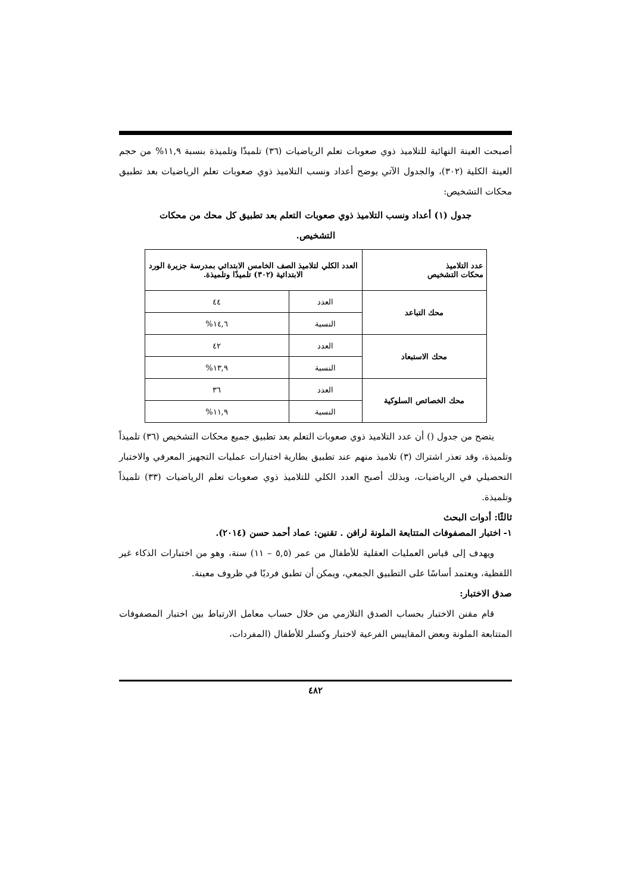أصبحت العينة النهائية للتلاميذ ذوي صعوبات تعلم الرياضيات (٣٦) تلميذًا وتلميذة بنسبة ١١,٩% من حجم العينة الكلية (٣٠٢)، والجدول الآتي يوضح أعداد ونسب التلاميذ ذوي صعوبات تعلم الرياضيات بعد تطبيق محكات التشخيص:
جدول (١) أعداد ونسب التلاميذ ذوي صعوبات التعلم بعد تطبيق كل محك من محكات التشخيص.
| عدد التلاميذ محكات التشخيص | العدد الكلي لتلاميذ الصف الخامس الابتدائي بمدرسة جزيرة الورد الابتدائية (٣٠٢) تلميذًا وتلميذة. | |
| --- | --- | --- |
| محك التباعد | العدد | ٤٤ |
| | النسبة | ١٤,٦% |
| محك الاستبعاد | العدد | ٤٢ |
| | النسبة | ١٣,٩% |
| محك الخصائص السلوكية | العدد | ٣٦ |
| | النسبة | ١١,٩% |
يتضح من جدول () أن عدد التلاميذ ذوي صعوبات التعلم بعد تطبيق جميع محكات التشخيص (٣٦) تلميذاً وتلميذة، وقد تعذر اشتراك (٣) تلاميذ منهم عند تطبيق بطارية اختبارات عمليات التجهيز المعرفي والاختبار التحصيلي في الرياضيات، وبذلك أصبح العدد الكلي للتلاميذ ذوي صعوبات تعلم الرياضيات (٣٣) تلميذاً وتلميذة.
ثالثًا: أدوات البحث
١- اختبار المصفوفات المتتابعة الملونة لرافن . تقنين: عماد أحمد حسن (٢٠١٤).
ويهدف إلى قياس العمليات العقلية للأطفال من عمر (٥,٥ – ١١) سنة، وهو من اختبارات الذكاء غير اللفظية، ويعتمد أساسًا على التطبيق الجمعي، ويمكن أن تطبق فرديًا في ظروف معينة.
صدق الاختبار:
قام مقنن الاختبار بحساب الصدق التلازمي من خلال حساب معامل الارتباط بين اختبار المصفوفات المتتابعة الملونة وبعض المقاييس الفرعية لاختبار وكسلر للأطفال (المفردات،
٤٨٢